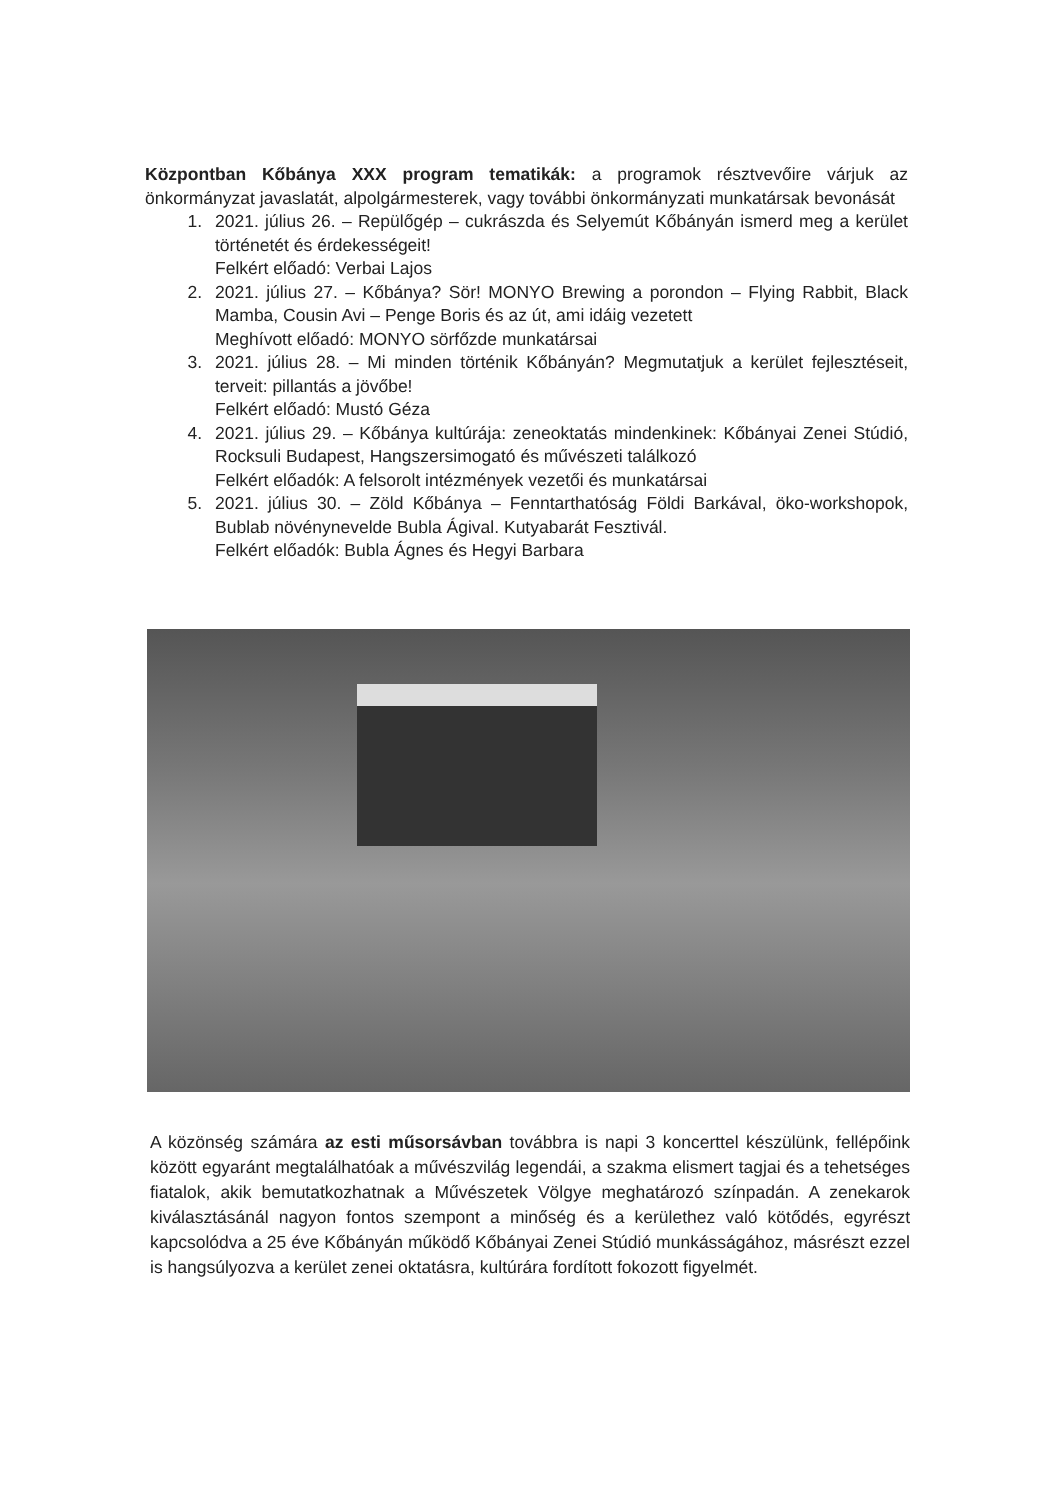Központban Kőbánya XXX program tematikák: a programok résztvevőire várjuk az önkormányzat javaslatát, alpolgármesterek, vagy további önkormányzati munkatársak bevonását
1. 2021. július 26. – Repülőgép – cukrászda és Selyemút Kőbányán ismerd meg a kerület történetét és érdekességeit!
Felkért előadó: Verbai Lajos
2. 2021. július 27. – Kőbánya? Sör! MONYO Brewing a porondon – Flying Rabbit, Black Mamba, Cousin Avi – Penge Boris és az út, ami idáig vezetett
Meghívott előadó: MONYO sörfőzde munkatársai
3. 2021. július 28. – Mi minden történik Kőbányán? Megmutatjuk a kerület fejlesztéseit, terveit: pillantás a jövőbe!
Felkért előadó: Mustó Géza
4. 2021. július 29. – Kőbánya kultúrája: zeneoktatás mindenkinek: Kőbányai Zenei Stúdió, Rocksuli Budapest, Hangszersimogató és művészeti találkozó
Felkért előadók: A felsorolt intézmények vezetői és munkatársai
5. 2021. július 30. – Zöld Kőbánya – Fenntarthatóság Földi Barkával, öko-workshopok, Bublab növénynevelde Bubla Ágival. Kutyabarát Fesztivál.
Felkért előadók: Bubla Ágnes és Hegyi Barbara
A közönség számára az esti műsorsávban továbbra is napi 3 koncerttel készülünk, fellépőink között egyaránt megtalálhatóak a művészvilág legendái, a szakma elismert tagjai és a tehetséges fiatalok, akik bemutatkozhatnak a Művészetek Völgye meghatározó színpadán. A zenekarok kiválasztásánál nagyon fontos szempont a minőség és a kerülethez való kötődés, egyrészt kapcsolódva a 25 éve Kőbányán működő Kőbányai Zenei Stúdió munkásságához, másrészt ezzel is hangsúlyozva a kerület zenei oktatásra, kultúrára fordított fokozott figyelmét.